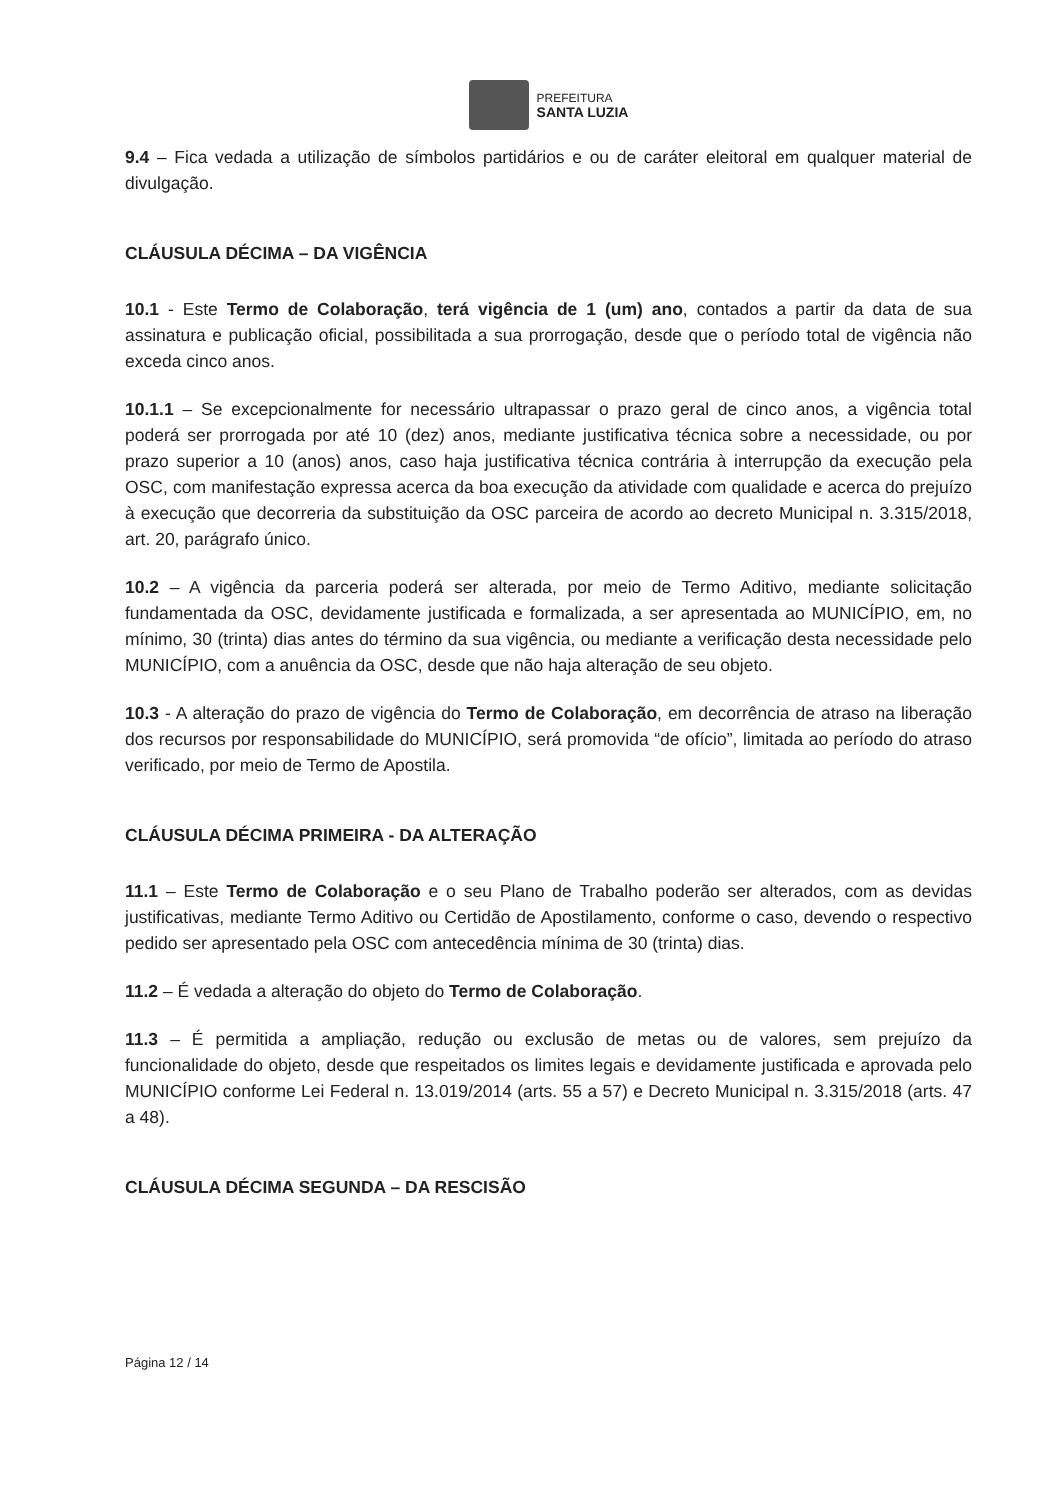PREFEITURA
SANTA LUZIA
9.4 – Fica vedada a utilização de símbolos partidários e ou de caráter eleitoral em qualquer material de divulgação.
CLÁUSULA DÉCIMA – DA VIGÊNCIA
10.1 - Este Termo de Colaboração, terá vigência de 1 (um) ano, contados a partir da data de sua assinatura e publicação oficial, possibilitada a sua prorrogação, desde que o período total de vigência não exceda cinco anos.
10.1.1 – Se excepcionalmente for necessário ultrapassar o prazo geral de cinco anos, a vigência total poderá ser prorrogada por até 10 (dez) anos, mediante justificativa técnica sobre a necessidade, ou por prazo superior a 10 (anos) anos, caso haja justificativa técnica contrária à interrupção da execução pela OSC, com manifestação expressa acerca da boa execução da atividade com qualidade e acerca do prejuízo à execução que decorreria da substituição da OSC parceira de acordo ao decreto Municipal n. 3.315/2018, art. 20, parágrafo único.
10.2 – A vigência da parceria poderá ser alterada, por meio de Termo Aditivo, mediante solicitação fundamentada da OSC, devidamente justificada e formalizada, a ser apresentada ao MUNICÍPIO, em, no mínimo, 30 (trinta) dias antes do término da sua vigência, ou mediante a verificação desta necessidade pelo MUNICÍPIO, com a anuência da OSC, desde que não haja alteração de seu objeto.
10.3 - A alteração do prazo de vigência do Termo de Colaboração, em decorrência de atraso na liberação dos recursos por responsabilidade do MUNICÍPIO, será promovida “de ofício”, limitada ao período do atraso verificado, por meio de Termo de Apostila.
CLÁUSULA DÉCIMA PRIMEIRA - DA ALTERAÇÃO
11.1 – Este Termo de Colaboração e o seu Plano de Trabalho poderão ser alterados, com as devidas justificativas, mediante Termo Aditivo ou Certidão de Apostilamento, conforme o caso, devendo o respectivo pedido ser apresentado pela OSC com antecedência mínima de 30 (trinta) dias.
11.2 – É vedada a alteração do objeto do Termo de Colaboração.
11.3 – É permitida a ampliação, redução ou exclusão de metas ou de valores, sem prejuízo da funcionalidade do objeto, desde que respeitados os limites legais e devidamente justificada e aprovada pelo MUNICÍPIO conforme Lei Federal n. 13.019/2014 (arts. 55 a 57) e Decreto Municipal n. 3.315/2018 (arts. 47 a 48).
CLÁUSULA DÉCIMA SEGUNDA – DA RESCISÃO
Página 12 / 14